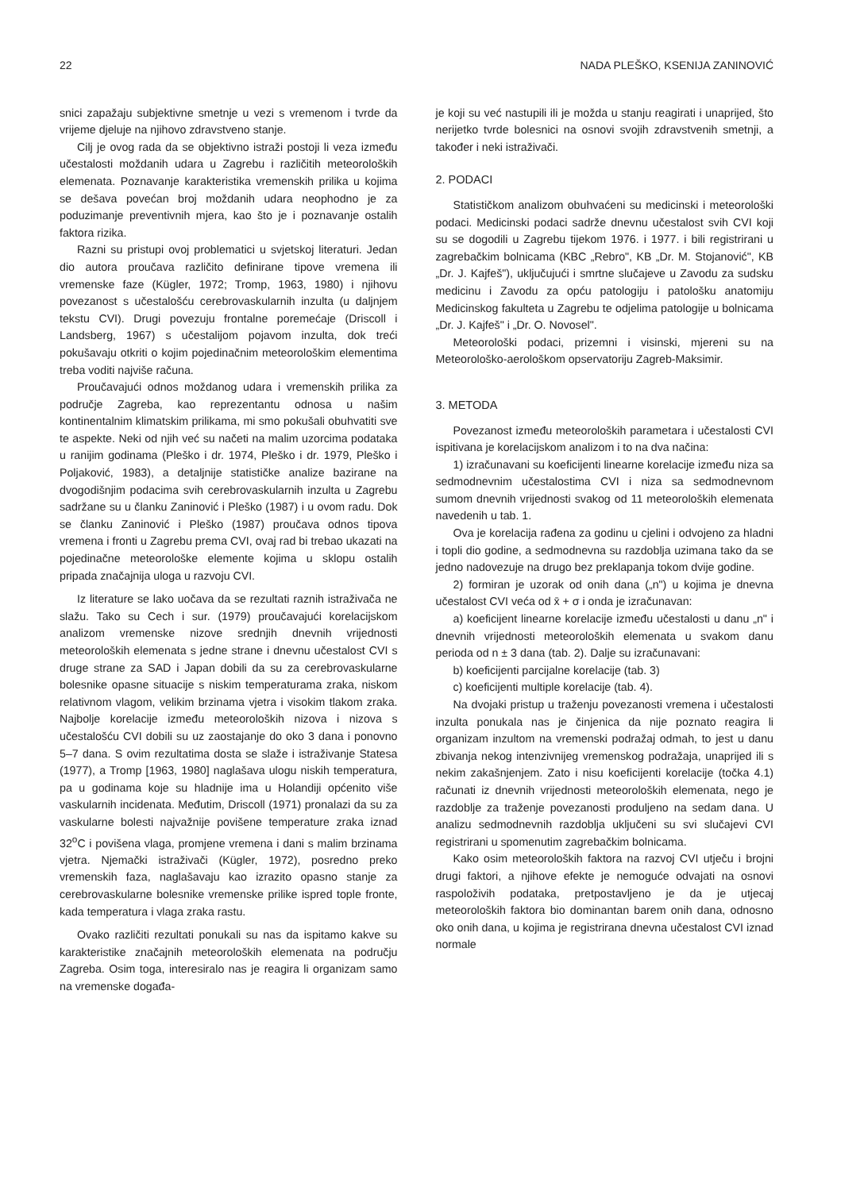22 NADA PLEŠKO, KSENIJA ZANINOVIĆ
snici zapažaju subjektivne smetnje u vezi s vremenom i tvrde da vrijeme djeluje na njihovo zdravstveno stanje.
Cilj je ovog rada da se objektivno istraži postoji li veza između učestalosti moždanih udara u Zagrebu i različitih meteoroloških elemenata. Poznavanje karakteristika vremenskih prilika u kojima se dešava povećan broj moždanih udara neophodno je za poduzimanje preventivnih mjera, kao što je i poznavanje ostalih faktora rizika.
Razni su pristupi ovoj problematici u svjetskoj literaturi. Jedan dio autora proučava različito definirane tipove vremena ili vremenske faze (Kügler, 1972; Tromp, 1963, 1980) i njihovu povezanost s učestalošću cerebrovaskularnih inzulta (u daljnjem tekstu CVI). Drugi povezuju frontalne poremećaje (Driscoll i Landsberg, 1967) s učestalijom pojavom inzulta, dok treći pokušavaju otkriti o kojim pojedinačnim meteorološkim elementima treba voditi najviše računa.
Proučavajući odnos moždanog udara i vremenskih prilika za područje Zagreba, kao reprezentantu odnosa u našim kontinentalnim klimatskim prilikama, mi smo pokušali obuhvatiti sve te aspekte. Neki od njih već su načeti na malim uzorcima podataka u ranijim godinama (Pleško i dr. 1974, Pleško i dr. 1979, Pleško i Poljaković, 1983), a detaljnije statističke analize bazirane na dvogodišnjim podacima svih cerebrovaskularnih inzulta u Zagrebu sadržane su u članku Zaninović i Pleško (1987) i u ovom radu. Dok se članku Zaninović i Pleško (1987) proučava odnos tipova vremena i fronti u Zagrebu prema CVI, ovaj rad bi trebao ukazati na pojedinačne meteorološke elemente kojima u sklopu ostalih pripada značajnija uloga u razvoju CVI.
Iz literature se lako uočava da se rezultati raznih istraživača ne slažu. Tako su Cech i sur. (1979) proučavajući korelacijskom analizom vremenske nizove srednjih dnevnih vrijednosti meteoroloških elemenata s jedne strane i dnevnu učestalost CVI s druge strane za SAD i Japan dobili da su za cerebrovaskularne bolesnike opasne situacije s niskim temperaturama zraka, niskom relativnom vlagom, velikim brzinama vjetra i visokim tlakom zraka. Najbolje korelacije između meteoroloških nizova i nizova s učestalošću CVI dobili su uz zaostajanje do oko 3 dana i ponovno 5–7 dana. S ovim rezultatima dosta se slaže i istraživanje Statesa (1977), a Tromp [1963, 1980] naglašava ulogu niskih temperatura, pa u godinama koje su hladnije ima u Holandiji općenito više vaskularnih incidenata. Međutim, Driscoll (1971) pronalazi da su za vaskularne bolesti najvažnije povišene temperature zraka iznad 32<sup>o</sup>C i povišena vlaga, promjene vremena i dani s malim brzinama vjetra. Njemački istraživači (Kügler, 1972), posredno preko vremenskih faza, naglašavaju kao izrazito opasno stanje za cerebrovaskularne bolesnike vremenske prilike ispred tople fronte, kada temperatura i vlaga zraka rastu.
Ovako različiti rezultati ponukali su nas da ispitamo kakve su karakteristike značajnih meteoroloških elemenata na području Zagreba. Osim toga, interesiralo nas je reagira li organizam samo na vremenske događa-
je koji su već nastupili ili je možda u stanju reagirati i unaprijed, što nerijetko tvrde bolesnici na osnovi svojih zdravstvenih smetnji, a također i neki istraživači.
2. PODACI
Statističkom analizom obuhvaćeni su medicinski i meteorološki podaci. Medicinski podaci sadrže dnevnu učestalost svih CVI koji su se dogodili u Zagrebu tijekom 1976. i 1977. i bili registrirani u zagrebačkim bolnicama (KBC „Rebro", KB „Dr. M. Stojanović", KB „Dr. J. Kajfeš"), uključujući i smrtne slučajeve u Zavodu za sudsku medicinu i Zavodu za opću patologiju i patološku anatomiju Medicinskog fakulteta u Zagrebu te odjelima patologije u bolnicama „Dr. J. Kajfeš" i „Dr. O. Novosel".
Meteorološki podaci, prizemni i visinski, mjereni su na Meteorološko-aerološkom opservatoriju Zagreb-Maksimir.
3. METODA
Povezanost između meteoroloških parametara i učestalosti CVI ispitivana je korelacijskom analizom i to na dva načina:
1) izračunavani su koeficijenti linearne korelacije između niza sa sedmodnevnim učestalostima CVI i niza sa sedmodnevnom sumom dnevnih vrijednosti svakog od 11 meteoroloških elemenata navedenih u tab. 1.
Ova je korelacija rađena za godinu u cjelini i odvojeno za hladni i topli dio godine, a sedmodnevna su razdoblja uzimana tako da se jedno nadovezuje na drugo bez preklapanja tokom dvije godine.
2) formiran je uzorak od onih dana („n") u kojima je dnevna učestalost CVI veća od x̄ + σ i onda je izračunavan:
a) koeficijent linearne korelacije između učestalosti u danu „n" i dnevnih vrijednosti meteoroloških elemenata u svakom danu perioda od n ± 3 dana (tab. 2). Dalje su izračunavani:
b) koeficijenti parcijalne korelacije (tab. 3)
c) koeficijenti multiple korelacije (tab. 4).
Na dvojaki pristup u traženju povezanosti vremena i učestalosti inzulta ponukala nas je činjenica da nije poznato reagira li organizam inzultom na vremenski podražaj odmah, to jest u danu zbivanja nekog intenzivnijeg vremenskog podražaja, unaprijed ili s nekim zakašnjenjem. Zato i nisu koeficijenti korelacije (točka 4.1) računati iz dnevnih vrijednosti meteoroloških elemenata, nego je razdoblje za traženje povezanosti produljeno na sedam dana. U analizu sedmodnevnih razdoblja uključeni su svi slučajevi CVI registrirani u spomenutim zagrebačkim bolnicama.
Kako osim meteoroloških faktora na razvoj CVI utječu i brojni drugi faktori, a njihove efekte je nemoguće odvajati na osnovi raspoloživih podataka, pretpostavljeno je da je utjecaj meteoroloških faktora bio dominantan barem onih dana, odnosno oko onih dana, u kojima je registrirana dnevna učestalost CVI iznad normale